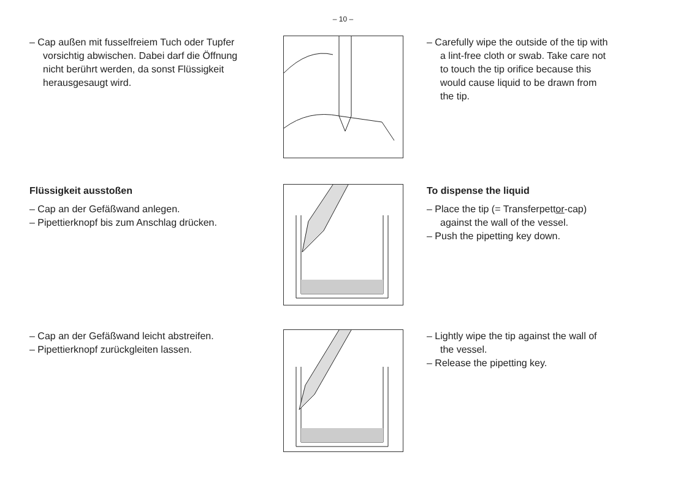– 10 –
– Cap außen mit fusselfreiem Tuch oder Tupfer vorsichtig abwischen. Dabei darf die Öffnung nicht berührt werden, da sonst Flüssigkeit herausgesaugt wird.
– Carefully wipe the outside of the tip with a lint-free cloth or swab. Take care not to touch the tip orifice because this would cause liquid to be drawn from the tip.
Flüssigkeit ausstoßen
– Cap an der Gefäßwand anlegen.
– Pipettierknopf bis zum Anschlag drücken.
To dispense the liquid
– Place the tip (= Transferpettor-cap) against the wall of the vessel.
– Push the pipetting key down.
– Cap an der Gefäßwand leicht abstreifen.
– Pipettierknopf zurückgleiten lassen.
– Lightly wipe the tip against the wall of the vessel.
– Release the pipetting key.